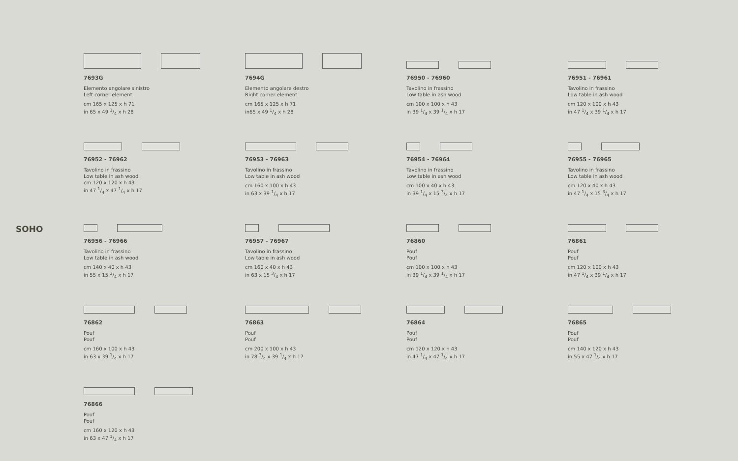SOHO
7693G
Elemento angolare sinistro
Left corner element
cm 165 x 125 x h 71
in 65 x 49 1/4 x h 28
7694G
Elemento angolare destro
Right corner element
cm 165 x 125 x h 71
in65 x 49 1/4 x h 28
76950 - 76960
Tavolino in frassino
Low table in ash wood
cm 100 x 100 x h 43
in 39 1/4 x 39 1/4 x h 17
76951 - 76961
Tavolino in frassino
Low table in ash wood
cm 120 x 100 x h 43
in 47 1/4 x 39 1/4 x h 17
76952 - 76962
Tavolino in frassino
Low table in ash wood
cm 120 x 120 x h 43
in 47 1/4 x 47 1/4 x h 17
76953 - 76963
Tavolino in frassino
Low table in ash wood
cm 160 x 100 x h 43
in 63 x 39 1/4 x h 17
76954 - 76964
Tavolino in frassino
Low table in ash wood
cm 100 x 40 x h 43
in 39 1/4 x 15 3/4 x h 17
76955 - 76965
Tavolino in frassino
Low table in ash wood
cm 120 x 40 x h 43
in 47 1/4 x 15 3/4 x h 17
76956 - 76966
Tavolino in frassino
Low table in ash wood
cm 140 x 40 x h 43
in 55 x 15 3/4 x h 17
76957 - 76967
Tavolino in frassino
Low table in ash wood
cm 160 x 40 x h 43
in 63 x 15 3/4 x h 17
76860
Pouf
Pouf
cm 100 x 100 x h 43
in 39 1/4 x 39 1/4 x h 17
76861
Pouf
Pouf
cm 120 x 100 x h 43
in 47 1/4 x 39 1/4 x h 17
76862
Pouf
Pouf
cm 160 x 100 x h 43
in 63 x 39 1/4 x h 17
76863
Pouf
Pouf
cm 200 x 100 x h 43
in 78 3/4 x 39 1/4 x h 17
76864
Pouf
Pouf
cm 120 x 120 x h 43
in 47 1/4 x 47 1/4 x h 17
76865
Pouf
Pouf
cm 140 x 120 x h 43
in 55 x 47 1/4 x h 17
76866
Pouf
Pouf
cm 160 x 120 x h 43
in 63 x 47 1/4 x h 17